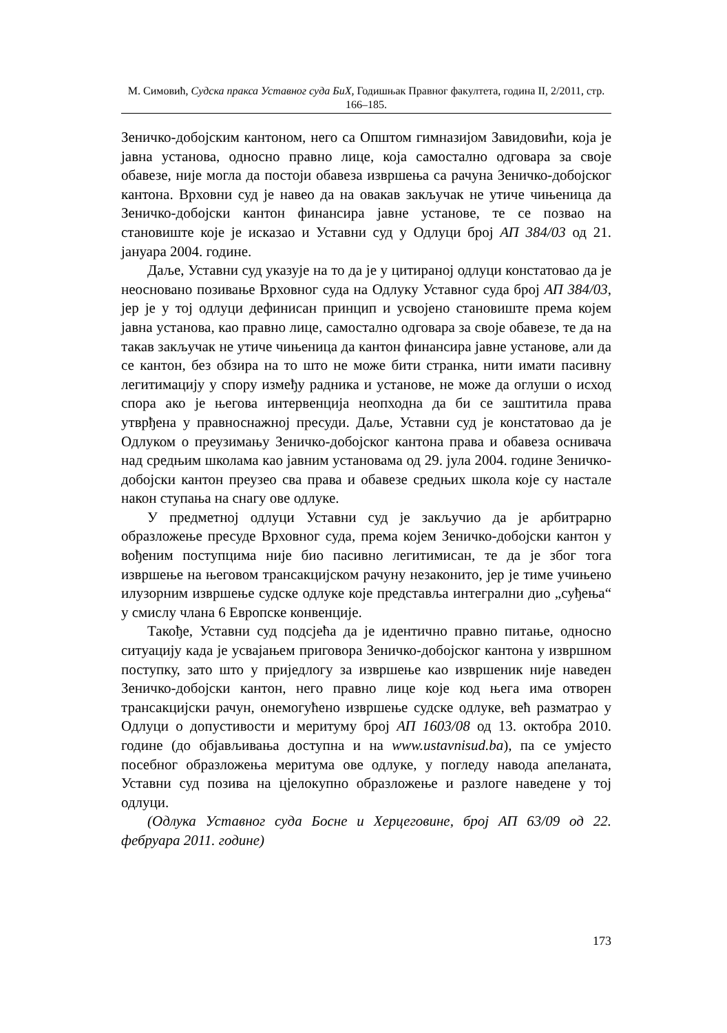М. Симовић, Судска пракса Уставног суда БиХ, Годишњак Правног факултета, година II, 2/2011, стр. 166–185.
Зеничко-добојским кантоном, него са Општом гимназијом Завидовићи, која је јавна установа, односно правно лице, која самостално одговара за своје обавезе, није могла да постоји обавеза извршења са рачуна Зеничко-добојског кантона. Врховни суд је навео да на овакав закључак не утиче чињеница да Зеничко-добојски кантон финансира јавне установе, те се позвао на становиште које је исказао и Уставни суд у Одлуци број АП 384/03 од 21. јануара 2004. године.
Даље, Уставни суд указује на то да је у цитираној одлуци констатовао да је неосновано позивање Врховног суда на Одлуку Уставног суда број АП 384/03, јер је у тој одлуци дефинисан принцип и усвојено становиште према којем јавна установа, као правно лице, самостално одговара за своје обавезе, те да на такав закључак не утиче чињеница да кантон финансира јавне установе, али да се кантон, без обзира на то што не може бити странка, нити имати пасивну легитимацију у спору између радника и установе, не може да оглуши о исход спора ако је његова интервенција неопходна да би се заштитила права утврђена у правноснажној пресуди. Даље, Уставни суд је констатовао да је Одлуком о преузимању Зеничко-добојског кантона права и обавеза оснивача над средњим школама као јавним установама од 29. јула 2004. године Зеничко-добојски кантон преузео сва права и обавезе средњих школа које су настале након ступања на снагу ове одлуке.
У предметној одлуци Уставни суд је закључио да је арбитрарно образложење пресуде Врховног суда, према којем Зеничко-добојски кантон у вођеним поступцима није био пасивно легитимисан, те да је због тога извршење на његовом трансакцијском рачуну незаконито, јер је тиме учињено илузорним извршење судске одлуке које представља интегрални дио „суђења“ у смислу члана 6 Европске конвенције.
Такође, Уставни суд подсјећа да је идентично правно питање, односно ситуацију када је усвајањем приговора Зеничко-добојског кантона у извршном поступку, зато што у приједлогу за извршење као извршеник није наведен Зеничко-добојски кантон, него правно лице које код њега има отворен трансакцијски рачун, онемогућено извршење судске одлуке, већ разматрао у Одлуци о допустивости и меритуму број АП 1603/08 од 13. октобра 2010. године (до објављивања доступна и на www.ustavnisud.ba), па се умјесто посебног образложења меритума ове одлуке, у погледу навода апеланата, Уставни суд позива на цјелокупно образложење и разлоге наведене у тој одлуци.
(Одлука Уставног суда Босне и Херцеговине, број АП 63/09 од 22. фебруара 2011. године)
173